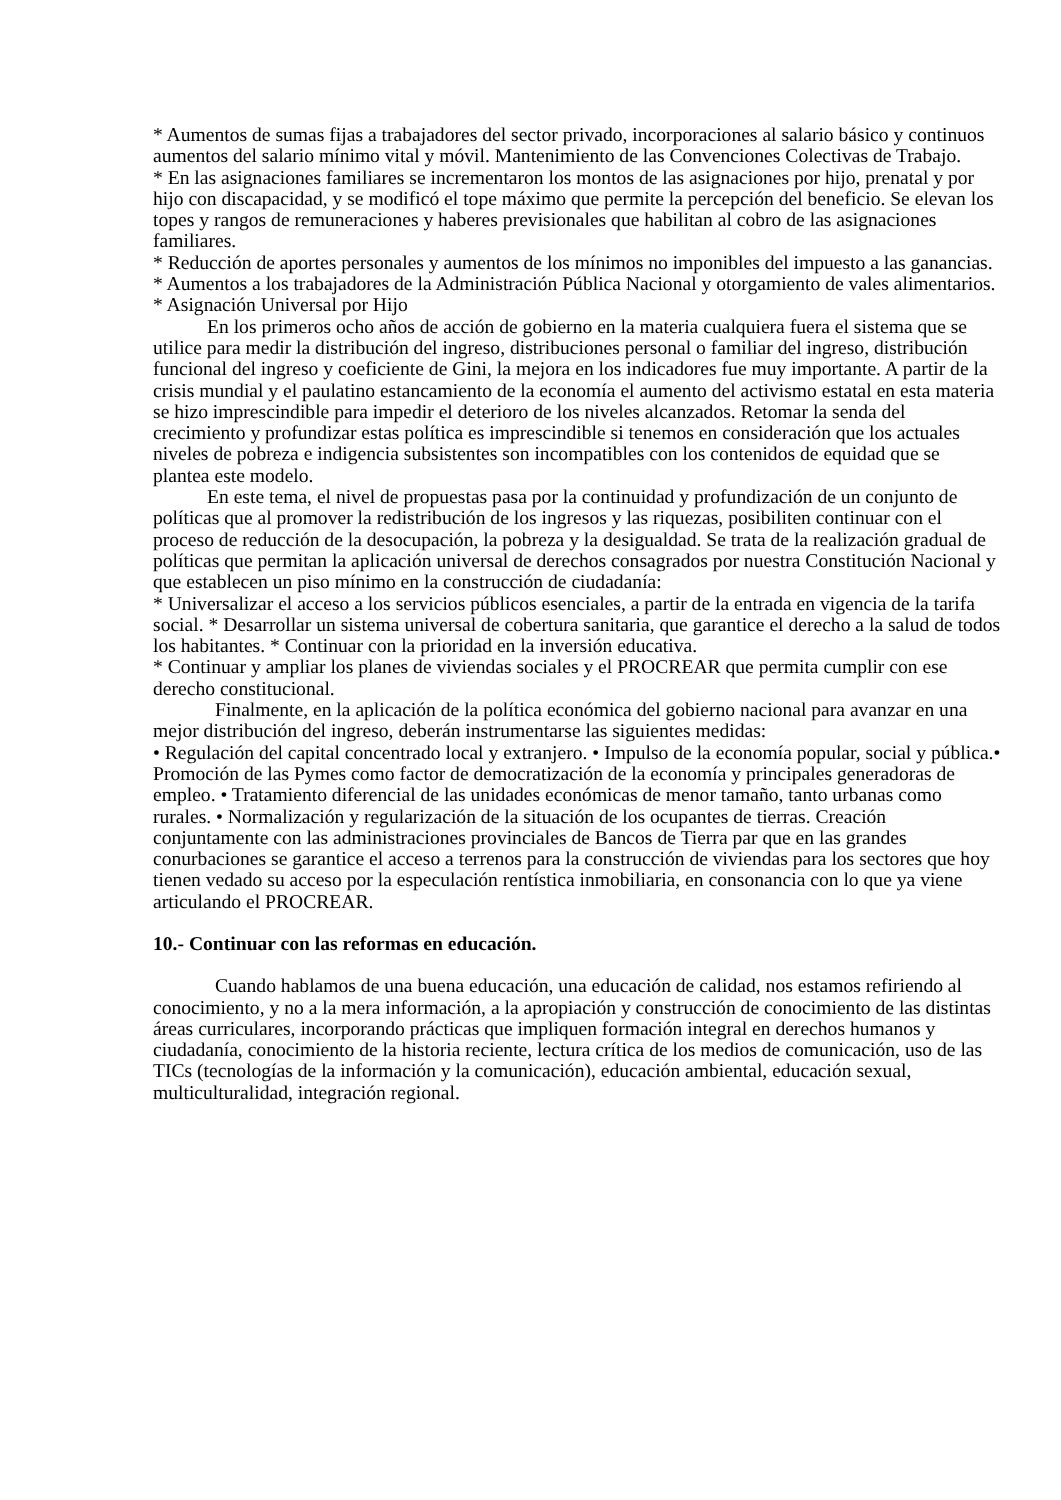* Aumentos de sumas fijas a trabajadores del sector privado, incorporaciones al salario básico y continuos aumentos del salario mínimo vital y móvil. Mantenimiento de las Convenciones Colectivas de Trabajo.
* En las asignaciones familiares se incrementaron los montos de las asignaciones por hijo, prenatal y por hijo con discapacidad, y se modificó el tope máximo que permite la percepción del beneficio. Se elevan los topes y rangos de remuneraciones y haberes previsionales que habilitan al cobro de las asignaciones familiares.
* Reducción de aportes personales y aumentos de los mínimos no imponibles del impuesto a las ganancias.
* Aumentos a los trabajadores de la Administración Pública Nacional y otorgamiento de vales alimentarios.
* Asignación Universal por Hijo
En los primeros ocho años de acción de gobierno en la materia cualquiera fuera el sistema que se utilice para medir la distribución del ingreso, distribuciones personal o familiar del ingreso, distribución funcional del ingreso y coeficiente de Gini, la mejora en los indicadores fue muy importante. A partir de la crisis mundial y el paulatino estancamiento de la economía el aumento del activismo estatal en esta materia se hizo imprescindible para impedir el deterioro de los niveles alcanzados. Retomar la senda del crecimiento y profundizar estas política es imprescindible si tenemos en consideración que los actuales niveles de pobreza e indigencia subsistentes son incompatibles con los contenidos de equidad que se plantea este modelo.
En este tema, el nivel de propuestas pasa por la continuidad y profundización de un conjunto de políticas que al promover la redistribución de los ingresos y las riquezas, posibiliten continuar con el proceso de reducción de la desocupación, la pobreza y la desigualdad. Se trata de la realización gradual de políticas que permitan la aplicación universal de derechos consagrados por nuestra Constitución Nacional y que establecen un piso mínimo en la construcción de ciudadanía:
* Universalizar el acceso a los servicios públicos esenciales, a partir de la entrada en vigencia de la tarifa social. * Desarrollar un sistema universal de cobertura sanitaria, que garantice el derecho a la salud de todos los habitantes. * Continuar con la prioridad en la inversión educativa.
* Continuar y ampliar los planes de viviendas sociales y el PROCREAR que permita cumplir con ese derecho constitucional.
Finalmente, en la aplicación de la política económica del gobierno nacional para avanzar en una mejor distribución del ingreso, deberán instrumentarse las siguientes medidas:
• Regulación del capital concentrado local y extranjero. • Impulso de la economía popular, social y pública.• Promoción de las Pymes como factor de democratización de la economía y principales generadoras de empleo. • Tratamiento diferencial de las unidades económicas de menor tamaño, tanto urbanas como rurales. • Normalización y regularización de la situación de los ocupantes de tierras. Creación conjuntamente con las administraciones provinciales de Bancos de Tierra par que en las grandes conurbaciones se garantice el acceso a terrenos para la construcción de viviendas para los sectores que hoy tienen vedado su acceso por la especulación rentística inmobiliaria, en consonancia con lo que ya viene articulando el PROCREAR.
10.- Continuar con las reformas en educación.
Cuando hablamos de una buena educación, una educación de calidad, nos estamos refiriendo al conocimiento, y no a la mera información, a la apropiación y construcción de conocimiento de las distintas áreas curriculares, incorporando prácticas que impliquen formación integral en derechos humanos y ciudadanía, conocimiento de la historia reciente, lectura crítica de los medios de comunicación, uso de las TICs (tecnologías de la información y la comunicación), educación ambiental, educación sexual, multiculturalidad, integración regional.